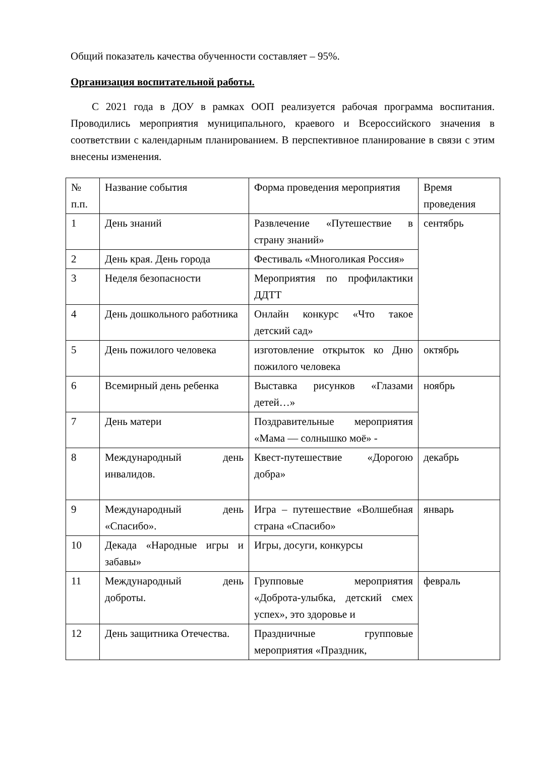Общий показатель качества обученности составляет – 95%.
Организация воспитательной работы.
С 2021 года в ДОУ в рамках ООП реализуется рабочая программа воспитания. Проводились мероприятия муниципального, краевого и Всероссийского значения в соответствии с календарным планированием. В перспективное планирование в связи с этим внесены изменения.
| № п.п. | Название события | Форма проведения мероприятия | Время проведения |
| 1 | День знаний | Развлечение «Путешествие в страну знаний» | сентябрь |
| 2 | День края. День города | Фестиваль «Многоликая Россия» | |
| 3 | Неделя безопасности | Мероприятия по профилактики ДДТТ | |
| 4 | День дошкольного работника | Онлайн конкурс «Что такое детский сад» | |
| 5 | День пожилого человека | изготовление открыток ко Дню пожилого человека | октябрь |
| 6 | Всемирный день ребенка | Выставка рисунков «Глазами детей…» | ноябрь |
| 7 | День матери | Поздравительные мероприятия «Мама — солнышко моё» - | |
| 8 | Международный день инвалидов. | Квест-путешествие «Дорогою добра» | декабрь |
| 9 | Международный день «Спасибо». | Игра – путешествие «Волшебная страна «Спасибо» | январь |
| 10 | Декада «Народные игры и забавы» | Игры, досуги, конкурсы | |
| 11 | Международный день доброты. | Групповые мероприятия «Доброта-улыбка, детский смех успех», это здоровье и | февраль |
| 12 | День защитника Отечества. | Праздничные групповые мероприятия «Праздник, | |